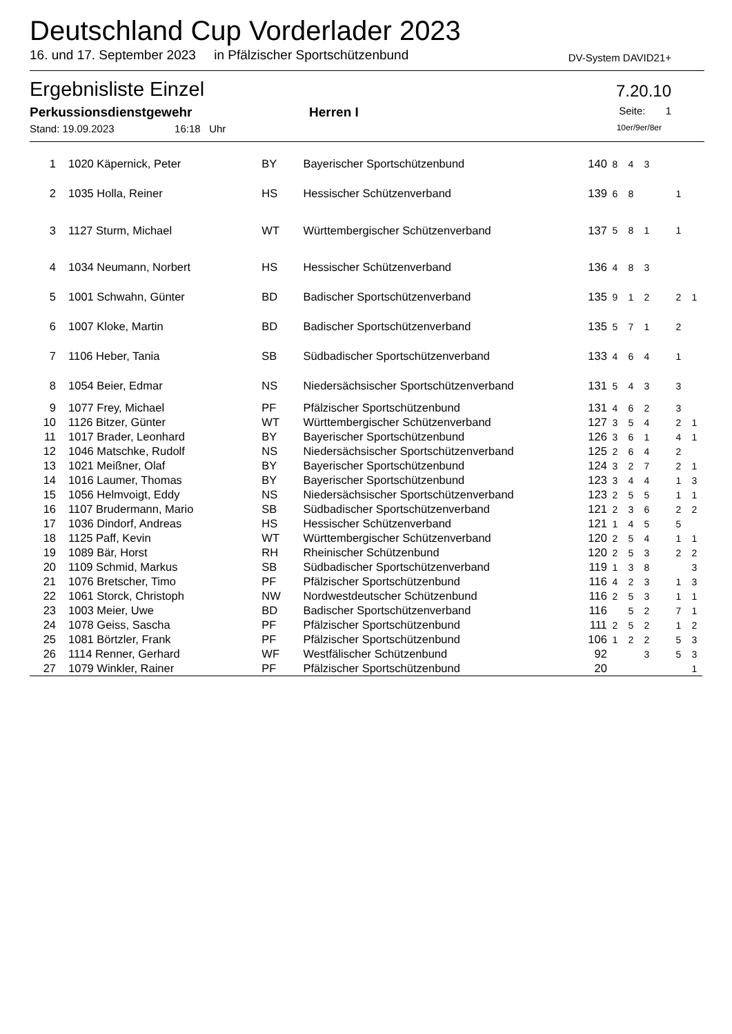Deutschland Cup Vorderlader 2023
16. und 17. September 2023 in Pfälzischer Sportschützenbund DV-System DAVID21+
Ergebnisliste Einzel 7.20.10
Perkussionsdienstgewehr Herren I Seite: 1
Stand: 19.09.2023 16:18 Uhr 10er/9er/8er
| 1 | 1020 Käpernick, Peter | BY | Bayerischer Sportschützenbund | 140 | 8 | 4 | 3 | | | |
| 2 | 1035 Holla, Reiner | HS | Hessischer Schützenverband | 139 | 6 | 8 | | | 1 | |
| 3 | 1127 Sturm, Michael | WT | Württembergischer Schützenverband | 137 | 5 | 8 | 1 | | 1 | |
| 4 | 1034 Neumann, Norbert | HS | Hessischer Schützenverband | 136 | 4 | 8 | 3 | | | |
| 5 | 1001 Schwahn, Günter | BD | Badischer Sportschützenverband | 135 | 9 | 1 | 2 | | 2 | 1 |
| 6 | 1007 Kloke, Martin | BD | Badischer Sportschützenverband | 135 | 5 | 7 | 1 | | 2 | |
| 7 | 1106 Heber, Tania | SB | Südbadischer Sportschützenverband | 133 | 4 | 6 | 4 | | 1 | |
| 8 | 1054 Beier, Edmar | NS | Niedersächsischer Sportschützenverband | 131 | 5 | 4 | 3 | | 3 | |
| 9 | 1077 Frey, Michael | PF | Pfälzischer Sportschützenbund | 131 | 4 | 6 | 2 | | 3 | |
| 10 | 1126 Bitzer, Günter | WT | Württembergischer Schützenverband | 127 | 3 | 5 | 4 | | 2 | 1 |
| 11 | 1017 Brader, Leonhard | BY | Bayerischer Sportschützenbund | 126 | 3 | 6 | 1 | | 4 | 1 |
| 12 | 1046 Matschke, Rudolf | NS | Niedersächsischer Sportschützenverband | 125 | 2 | 6 | 4 | | 2 | |
| 13 | 1021 Meißner, Olaf | BY | Bayerischer Sportschützenbund | 124 | 3 | 2 | 7 | | 2 | 1 |
| 14 | 1016 Laumer, Thomas | BY | Bayerischer Sportschützenbund | 123 | 3 | 4 | 4 | | 1 | 3 |
| 15 | 1056 Helmvoigt, Eddy | NS | Niedersächsischer Sportschützenverband | 123 | 2 | 5 | 5 | | 1 | 1 |
| 16 | 1107 Brudermann, Mario | SB | Südbadischer Sportschützenverband | 121 | 2 | 3 | 6 | | 2 | 2 |
| 17 | 1036 Dindorf, Andreas | HS | Hessischer Schützenverband | 121 | 1 | 4 | 5 | | 5 | |
| 18 | 1125 Paff, Kevin | WT | Württembergischer Schützenverband | 120 | 2 | 5 | 4 | | 1 | 1 |
| 19 | 1089 Bär, Horst | RH | Rheinischer Schützenbund | 120 | 2 | 5 | 3 | | 2 | 2 |
| 20 | 1109 Schmid, Markus | SB | Südbadischer Sportschützenverband | 119 | 1 | 3 | 8 | | | 3 |
| 21 | 1076 Bretscher, Timo | PF | Pfälzischer Sportschützenbund | 116 | 4 | 2 | 3 | | 1 | 3 |
| 22 | 1061 Storck, Christoph | NW | Nordwestdeutscher Schützenbund | 116 | 2 | 5 | 3 | | 1 | 1 |
| 23 | 1003 Meier, Uwe | BD | Badischer Sportschützenverband | 116 | | 5 | 2 | | 7 | 1 |
| 24 | 1078 Geiss, Sascha | PF | Pfälzischer Sportschützenbund | 111 | 2 | 5 | 2 | | 1 | 2 |
| 25 | 1081 Börtzler, Frank | PF | Pfälzischer Sportschützenbund | 106 | 1 | 2 | 2 | | 5 | 3 |
| 26 | 1114 Renner, Gerhard | WF | Westfälischer Schützenbund | 92 | | | 3 | | 5 | 3 |
| 27 | 1079 Winkler, Rainer | PF | Pfälzischer Sportschützenbund | 20 | | | | | | 1 |